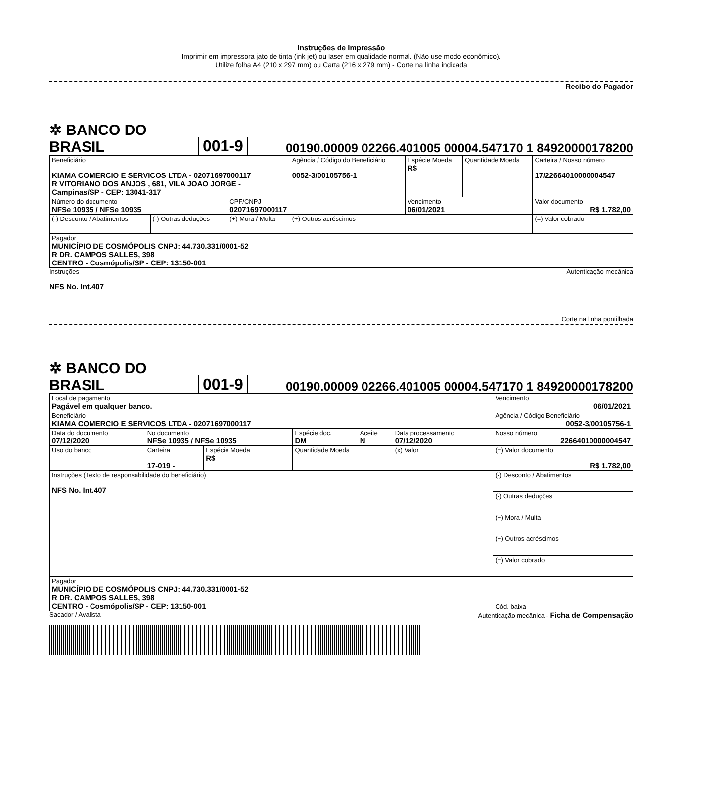Instruções de Impressão
Imprimir em impressora jato de tinta (ink jet) ou laser em qualidade normal. (Não use modo econômico).
Utilize folha A4 (210 x 297 mm) ou Carta (216 x 279 mm) - Corte na linha indicada
Recibo do Pagador
✲ BANCO DO BRASIL 001-9 00190.00009 02266.401005 00004.547170 1 84920000178200
| Beneficiário KIAMA COMERCIO E SERVICOS LTDA - 02071697000117 R VITORIANO DOS ANJOS , 681, VILA JOAO JORGE - Campinas/SP - CEP: 13041-317 | | | Agência / Código do Beneficiário 0052-3/00105756-1 | Espécie Moeda R$ | Quantidade Moeda | Carteira / Nosso número 17/22664010000004547 |
| Número do documento NFSe 10935 / NFSe 10935 | | CPF/CNPJ 02071697000117 | | Vencimento 06/01/2021 | | Valor documento R$ 1.782,00 |
| (-) Desconto / Abatimentos | (-) Outras deduções | (+) Mora / Multa | (+) Outros acréscimos | | | (=) Valor cobrado |
| Pagador MUNICÍPIO DE COSMÓPOLIS CNPJ: 44.730.331/0001-52 R DR. CAMPOS SALLES, 398 CENTRO - Cosmópolis/SP - CEP: 13150-001 | | | | | | |
Instruções Autenticação mecânica
NFS No. Int.407
Corte na linha pontilhada
✲ BANCO DO BRASIL 001-9 00190.00009 02266.401005 00004.547170 1 84920000178200
| Local de pagamento Pagável em qualquer banco. | | | | | | | Vencimento 06/01/2021 |
| Beneficiário KIAMA COMERCIO E SERVICOS LTDA - 02071697000117 | | | | | | | Agência / Código Beneficiário 0052-3/00105756-1 |
| Data do documento 07/12/2020 | No documento NFSe 10935 / NFSe 10935 | | | Espécie doc. DM | Aceite N | Data processamento 07/12/2020 | Nosso número 22664010000004547 |
| Uso do banco | Carteira 17-019 - | Espécie Moeda R$ | Quantidade Moeda | | | (x) Valor | (=) Valor documento R$ 1.782,00 |
| Instruções (Texto de responsabilidade do beneficiário) NFS No. Int.407 | | | | | | | (-) Desconto / Abatimentos |
| | | | | | | | (-) Outras deduções |
| | | | | | | | (+) Mora / Multa |
| | | | | | | | (+) Outros acréscimos |
| | | | | | | | (=) Valor cobrado |
| Pagador MUNICÍPIO DE COSMÓPOLIS CNPJ: 44.730.331/0001-52 R DR. CAMPOS SALLES, 398 CENTRO - Cosmópolis/SP - CEP: 13150-001 | | | | | | | Cód. baixa |
Sacador / Avalista Autenticação mecânica - Ficha de Compensação